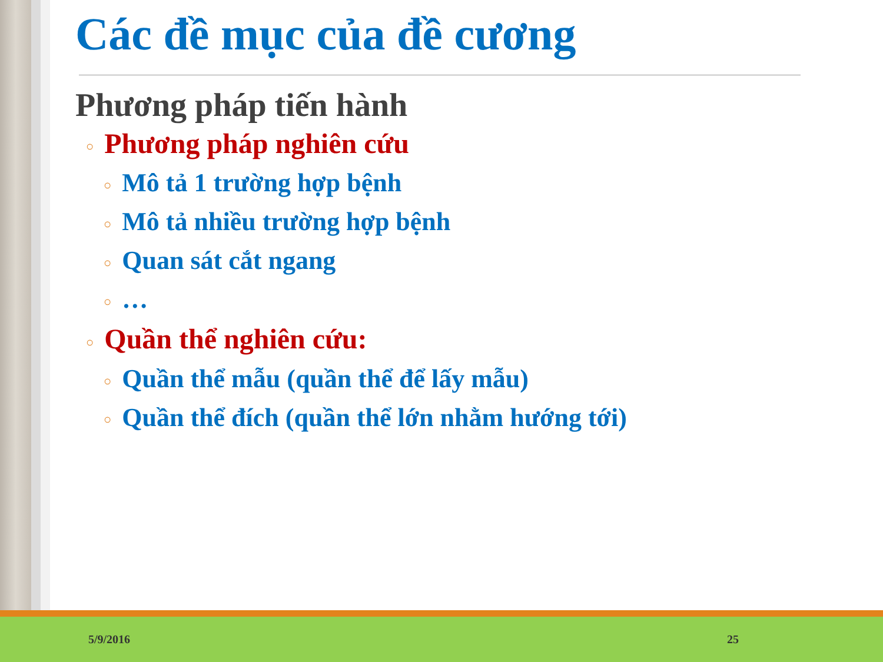Các đề mục của đề cương
Phương pháp tiến hành
○ Phương pháp nghiên cứu
○ Mô tả 1 trường hợp bệnh
○ Mô tả nhiều trường hợp bệnh
○ Quan sát cắt ngang
○ …
○ Quần thể nghiên cứu:
○ Quần thể mẫu (quần thể để lấy mẫu)
○ Quần thể đích (quần thể lớn nhằm hướng tới)
5/9/2016 25